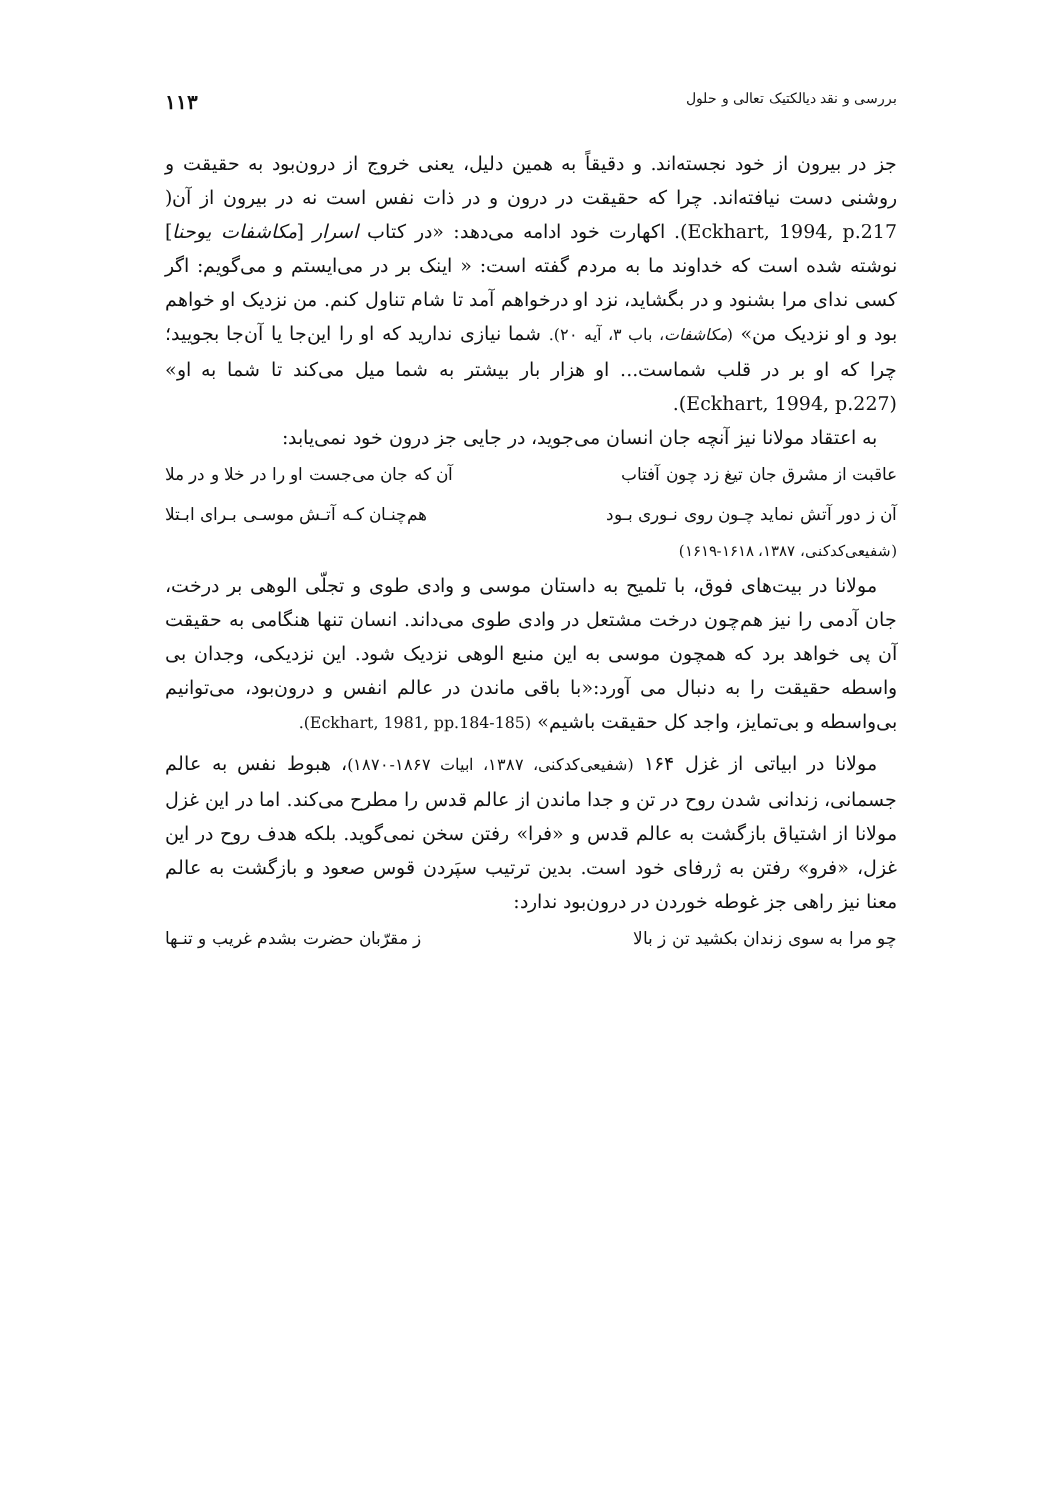بررسی و نقد دیالکتیک تعالی و حلول ۱۱۳
جز در بیرون از خود نجسته‌اند. و دقیقاً به همین دلیل، یعنی خروج از درون‌بود به حقیقت و روشنی دست نیافته‌اند. چرا که حقیقت در درون و در ذات نفس است نه در بیرون از آن( Eckhart, 1994, p.217). اکهارت خود ادامه می‌دهد: «در کتاب اسرار [مکاشفات یوحنا] نوشته شده است که خداوند ما به مردم گفته است: « اینک بر در می‌ایستم و می‌گویم: اگر کسی ندای مرا بشنود و در بگشاید، نزد او درخواهم آمد تا شام تناول کنم. من نزدیک او خواهم بود و او نزدیک من» (مکاشفات، باب ۳، آیه ۲۰). شما نیازی ندارید که او را این‌جا یا آن‌جا بجویید؛ چرا که او بر در قلب شماست... او هزار بار بیشتر به شما میل می‌کند تا شما به او» (Eckhart, 1994, p.227).
به اعتقاد مولانا نیز آنچه جان انسان می‌جوید، در جایی جز درون خود نمی‌یابد:
عاقبت از مشرق جان تیغ زد چون آفتاب آن که جان می‌جست او را در خلا و در ملا
آن ز دور آتش نماید چـون روی نـوری بـود هم‌چنـان کـه آتـش موسـی بـرای ابـتلا
(شفیعی‌کدکنی، ۱۳۸۷، ۱۶۱۸-۱۶۱۹)
مولانا در بیت‌های فوق، با تلمیح به داستان موسی و وادی طوی و تجلّی الوهی بر درخت، جان آدمی را نیز هم‌چون درخت مشتعل در وادی طوی می‌داند. انسان تنها هنگامی به حقیقت آن پی خواهد برد که همچون موسی به این منبع الوهی نزدیک شود. این نزدیکی، وجدان بی واسطه حقیقت را به دنبال می آورد:«با باقی ماندن در عالم انفس و درون‌بود، می‌توانیم بی‌واسطه و بی‌تمایز، واجد کل حقیقت باشیم» (Eckhart, 1981, pp.184-185).
مولانا در ابیاتی از غزل ۱۶۴ (شفیعی‌کدکنی، ۱۳۸۷، ابیات ۱۸۶۷-۱۸۷۰)، هبوط نفس به عالم جسمانی، زندانی شدن روح در تن و جدا ماندن از عالم قدس را مطرح می‌کند. اما در این غزل مولانا از اشتیاق بازگشت به عالم قدس و «فرا» رفتن سخن نمی‌گوید. بلکه هدف روح در این غزل، «فرو» رفتن به ژرفای خود است. بدین ترتیب سپَردن قوس صعود و بازگشت به عالم معنا نیز راهی جز غوطه خوردن در درون‌بود ندارد:
چو مرا به سوی زندان بکشید تن ز بالا ز مقرّبان حضرت بشدم غریب و تنـها